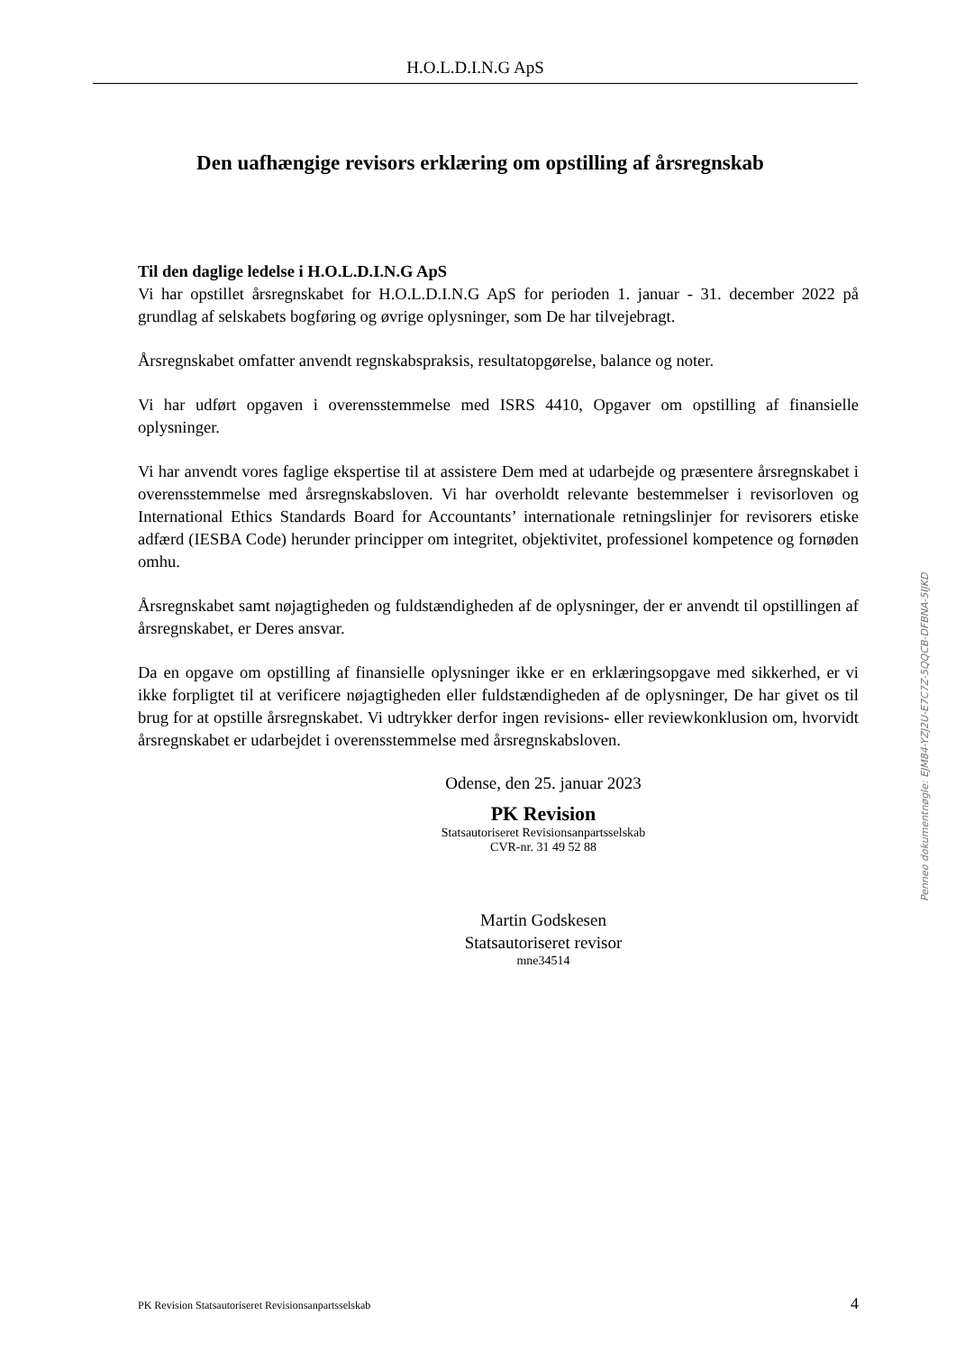H.O.L.D.I.N.G ApS
Den uafhængige revisors erklæring om opstilling af årsregnskab
Til den daglige ledelse i H.O.L.D.I.N.G ApS
Vi har opstillet årsregnskabet for H.O.L.D.I.N.G ApS for perioden 1. januar - 31. december 2022 på grundlag af selskabets bogføring og øvrige oplysninger, som De har tilvejebragt.
Årsregnskabet omfatter anvendt regnskabspraksis, resultatopgørelse, balance og noter.
Vi har udført opgaven i overensstemmelse med ISRS 4410, Opgaver om opstilling af finansielle oplysninger.
Vi har anvendt vores faglige ekspertise til at assistere Dem med at udarbejde og præsentere årsregnskabet i overensstemmelse med årsregnskabsloven. Vi har overholdt relevante bestemmelser i revisorloven og International Ethics Standards Board for Accountants’ internationale retningslinjer for revisorers etiske adfærd (IESBA Code) herunder principper om integritet, objektivitet, professionel kompetence og fornøden omhu.
Årsregnskabet samt nøjagtigheden og fuldstændigheden af de oplysninger, der er anvendt til opstillingen af årsregnskabet, er Deres ansvar.
Da en opgave om opstilling af finansielle oplysninger ikke er en erklæringsopgave med sikkerhed, er vi ikke forpligtet til at verificere nøjagtigheden eller fuldstændigheden af de oplysninger, De har givet os til brug for at opstille årsregnskabet. Vi udtrykker derfor ingen revisions- eller reviewkonklusion om, hvorvidt årsregnskabet er udarbejdet i overensstemmelse med årsregnskabsloven.
Odense, den 25. januar 2023
PK Revision
Statsautoriseret Revisionsanpartsselskab
CVR-nr. 31 49 52 88
Martin Godskesen
Statsautoriseret revisor
mne34514
Penneo dokumentnøgle: EJM84-YZJ2U-E7C7Z-5QQCB-DFBNA-5IJKD
PK Revision Statsautoriseret Revisionsanpartsselskab 4